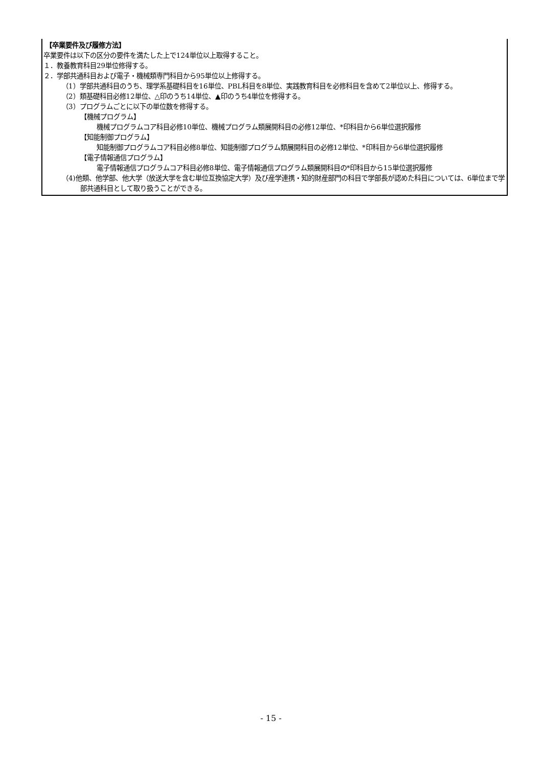【卒業要件及び履修方法】
卒業要件は以下の区分の要件を満たした上で124単位以上取得すること。
１．教養教育科目29単位修得する。
２．学部共通科目および電子・機械類専門科目から95単位以上修得する。
（1）学部共通科目のうち、理学系基礎科目を16単位、PBL科目を8単位、実践教育科目を必修科目を含めて2単位以上、修得する。
（2）類基礎科目必修12単位、△印のうち14単位、▲印のうち4単位を修得する。
（3）プログラムごとに以下の単位数を修得する。
【機械プログラム】
機械プログラムコア科目必修10単位、機械プログラム類展開科目の必修12単位、*印科目から6単位選択履修
【知能制御プログラム】
知能制御プログラムコア科目必修8単位、知能制御プログラム類展開科目の必修12単位、*印科目から6単位選択履修
【電子情報通信プログラム】
電子情報通信プログラムコア科目必修8単位、電子情報通信プログラム類展開科目の*印科目から15単位選択履修
（4)他類、他学部、他大学（放送大学を含む単位互換協定大学）及び産学連携・知的財産部門の科目で学部長が認めた科目については、6単位まで学部共通科目として取り扱うことができる。
- 15 -